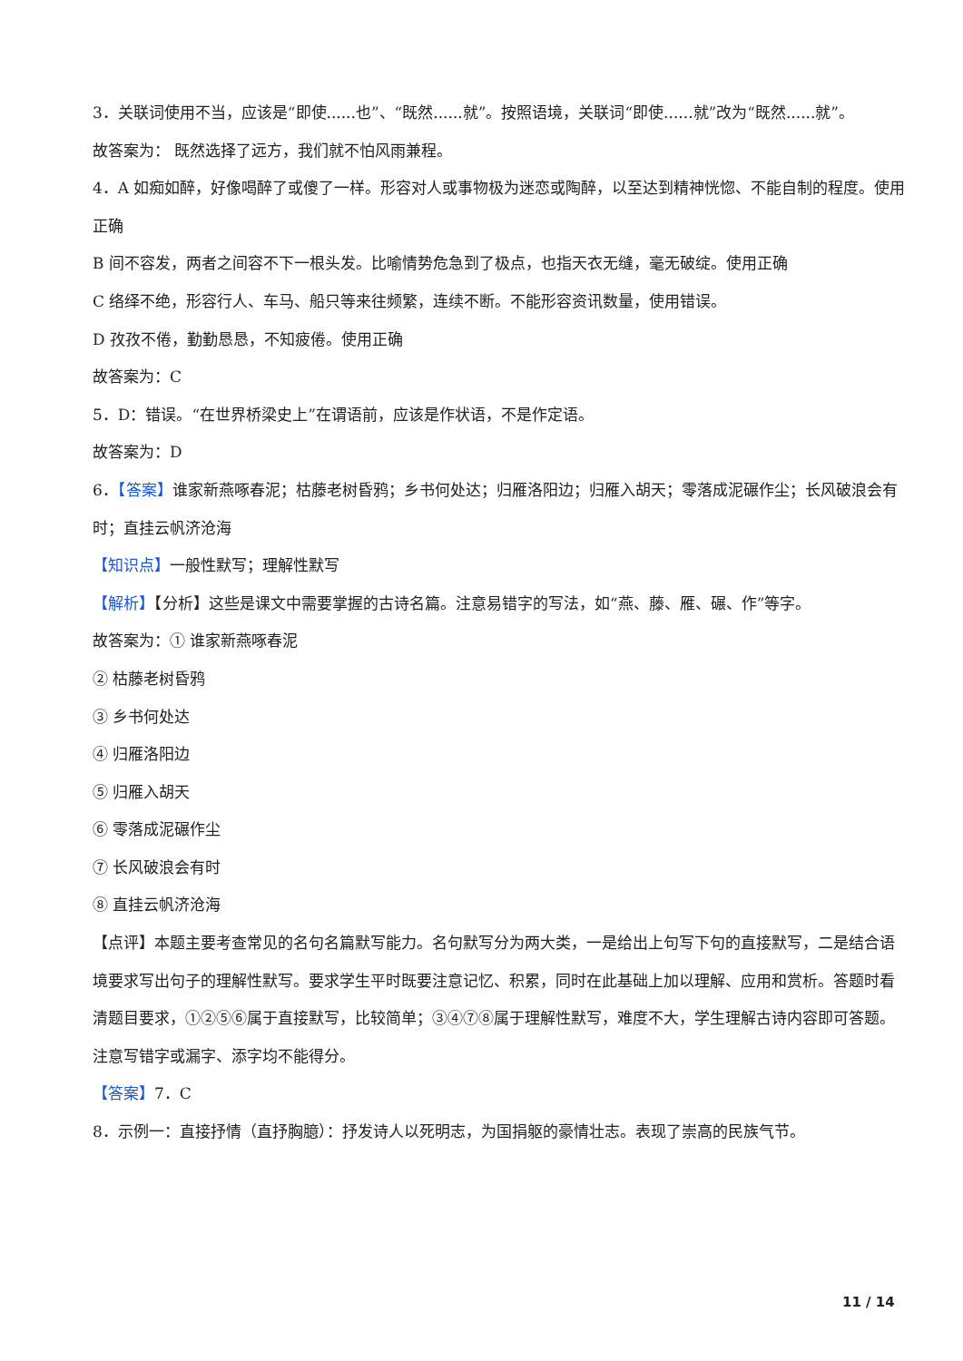3．关联词使用不当，应该是“即使......也”、“既然......就”。按照语境，关联词“即使......就”改为“既然......就”。
故答案为： 既然选择了远方，我们就不怕风雨兼程。
4．A 如痴如醉，好像喝醉了或傻了一样。形容对人或事物极为迷恋或陶醉，以至达到精神恍惚、不能自制的程度。使用正确
B 间不容发，两者之间容不下一根头发。比喻情势危急到了极点，也指天衣无缝，毫无破绽。使用正确
C 络绎不绝，形容行人、车马、船只等来往频繁，连续不断。不能形容资讯数量，使用错误。
D 孜孜不倦，勤勤恳恳，不知疲倦。使用正确
故答案为：C
5．D：错误。“在世界桥梁史上”在谓语前，应该是作状语，不是作定语。
故答案为：D
6．【答案】谁家新燕啄春泥；枯藤老树昏鸦；乡书何处达；归雁洛阳边；归雁入胡天；零落成泥碾作尘；长风破浪会有时；直挂云帆济沧海
【知识点】一般性默写；理解性默写
【解析】【分析】这些是课文中需要掌握的古诗名篇。注意易错字的写法，如“燕、藤、雁、碾、作”等字。
故答案为：① 谁家新燕啄春泥
② 枯藤老树昏鸦
③ 乡书何处达
④ 归雁洛阳边
⑤ 归雁入胡天
⑥ 零落成泥碾作尘
⑦ 长风破浪会有时
⑧ 直挂云帆济沧海
【点评】本题主要考查常见的名句名篇默写能力。名句默写分为两大类，一是给出上句写下句的直接默写，二是结合语境要求写出句子的理解性默写。要求学生平时既要注意记忆、积累，同时在此基础上加以理解、应用和赏析。答题时看清题目要求，①②⑤⑥属于直接默写，比较简单；③④⑦⑧属于理解性默写，难度不大，学生理解古诗内容即可答题。注意写错字或漏字、添字均不能得分。
【答案】7．C
8．示例一：直接抒情（直抒胸臆）：抒发诗人以死明志，为国捐躯的豪情壮志。表现了崇高的民族气节。
11 / 14